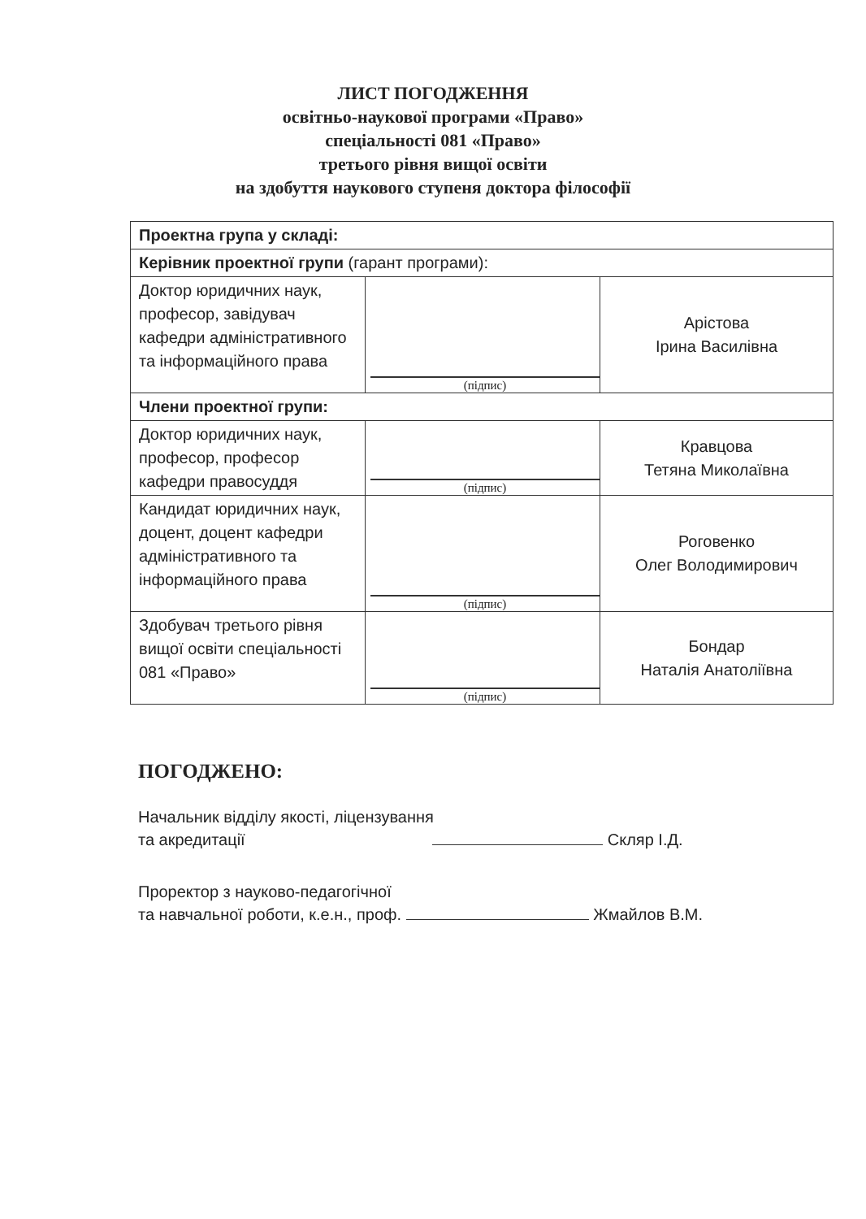ЛИСТ ПОГОДЖЕННЯ
освітньо-наукової програми «Право»
спеціальності 081 «Право»
третього рівня вищої освіти
на здобуття наукового ступеня доктора філософії
| Проектна група у складі: | | |
| Керівник проектної групи (гарант програми): | | |
| Доктор юридичних наук, професор, завідувач кафедри адміністративного та інформаційного права | (підпис) | Арістова Ірина Василівна |
| Члени проектної групи: | | |
| Доктор юридичних наук, професор, професор кафедри правосуддя | (підпис) | Кравцова Тетяна Миколаївна |
| Кандидат юридичних наук, доцент, доцент кафедри адміністративного та інформаційного права | (підпис) | Роговенко Олег Володимирович |
| Здобувач третього рівня вищої освіти спеціальності 081 «Право» | (підпис) | Бондар Наталія Анатоліївна |
ПОГОДЖЕНО:
Начальник відділу якості, ліцензування
та акредитації Скляр І.Д.
Проректор з науково-педагогічної
та навчальної роботи, к.е.н., проф. Жмайлов В.М.